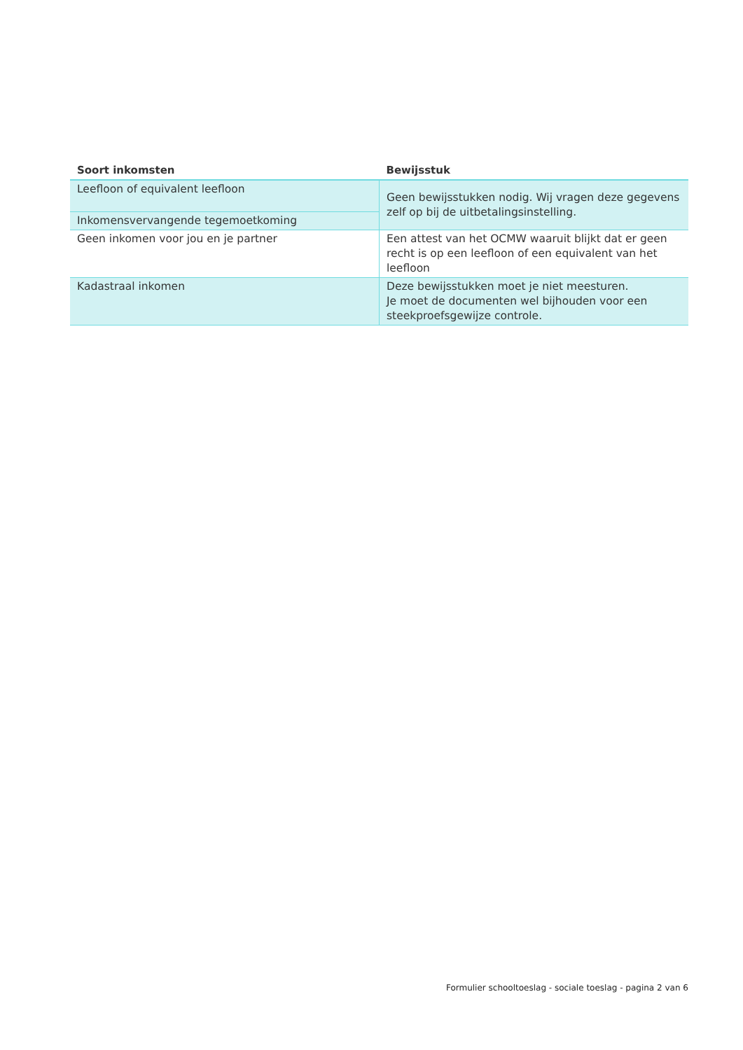| Soort inkomsten | Bewijsstuk |
| --- | --- |
| Leefloon of equivalent leefloon | Geen bewijsstukken nodig. Wij vragen deze gegevens zelf op bij de uitbetalingsinstelling. |
| Inkomensvervangende tegemoetkoming | |
| Geen inkomen voor jou en je partner | Een attest van het OCMW waaruit blijkt dat er geen recht is op een leefloon of een equivalent van het leefloon |
| Kadastraal inkomen | Deze bewijsstukken moet je niet meesturen. Je moet de documenten wel bijhouden voor een steekproefsgewijze controle. |
Formulier schooltoeslag - sociale toeslag - pagina 2 van 6